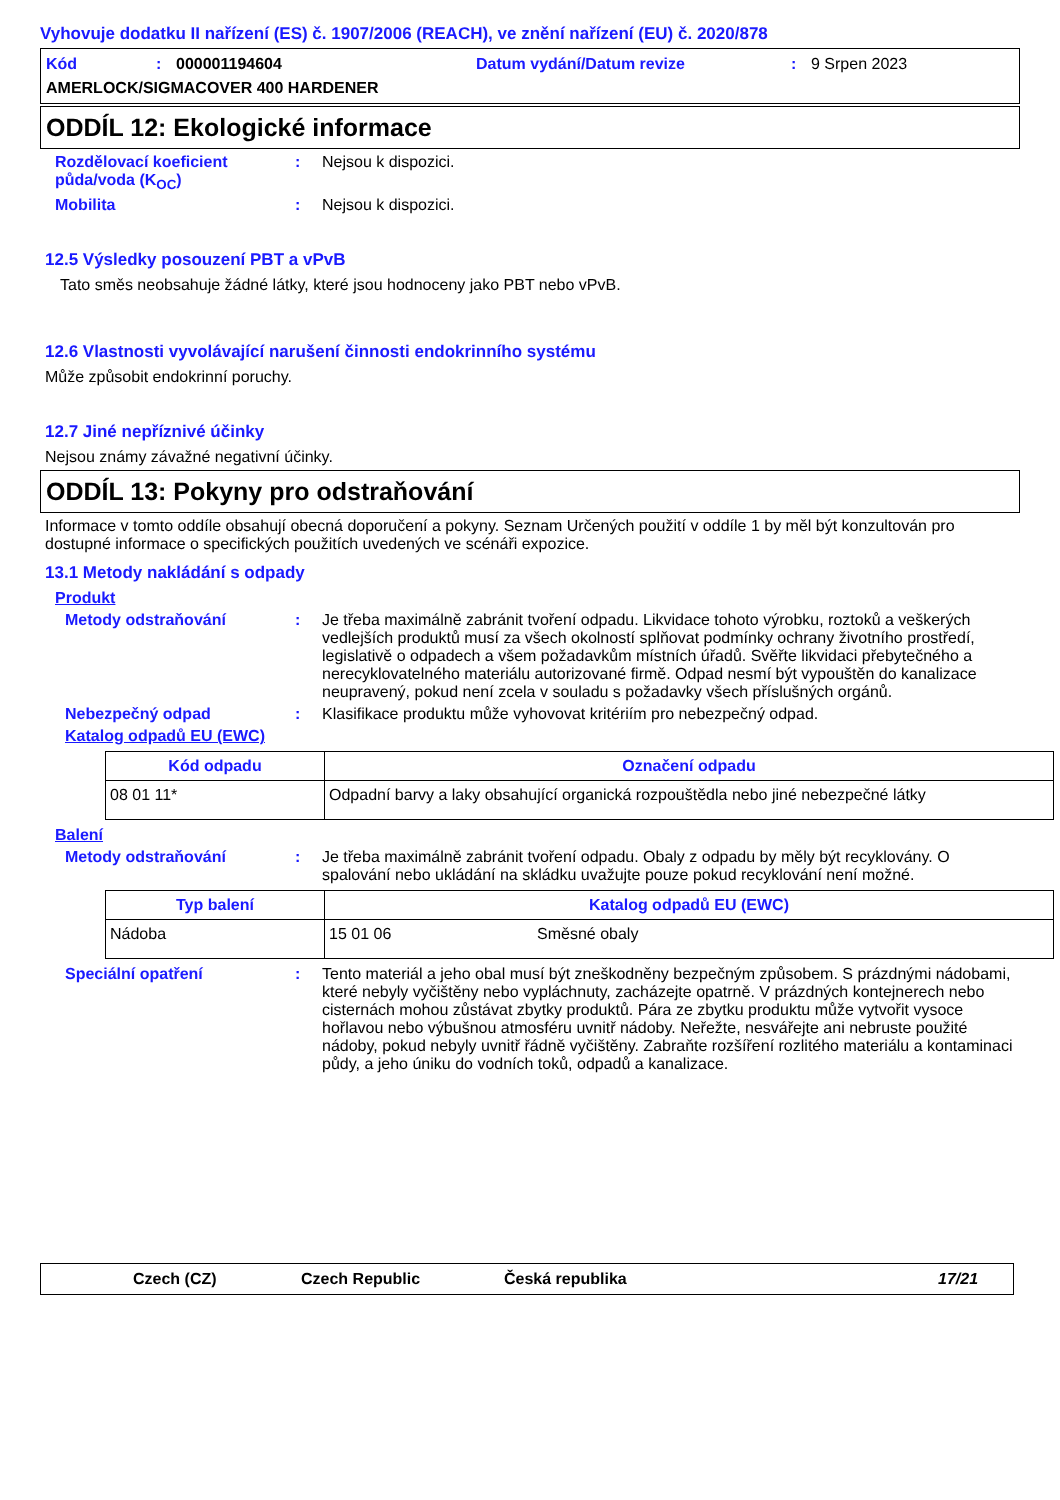Vyhovuje dodatku II nařízení (ES) č. 1907/2006 (REACH), ve znění nařízení (EU) č. 2020/878
Kód: 000001194604 Datum vydání/Datum revize: 9 Srpen 2023
AMERLOCK/SIGMACOVER 400 HARDENER
ODDÍL 12: Ekologické informace
Rozdělovací koeficient půda/voda (K<sub>OC</sub>): Nejsou k dispozici.
Mobilita: Nejsou k dispozici.
12.5 Výsledky posouzení PBT a vPvB
Tato směs neobsahuje žádné látky, které jsou hodnoceny jako PBT nebo vPvB.
12.6 Vlastnosti vyvolávající narušení činnosti endokrinního systému
Může způsobit endokrinní poruchy.
12.7 Jiné nepříznivé účinky
Nejsou známy závažné negativní účinky.
ODDÍL 13: Pokyny pro odstraňování
Informace v tomto oddíle obsahují obecná doporučení a pokyny. Seznam Určených použití v oddíle 1 by měl být konzultován pro dostupné informace o specifických použitích uvedených ve scénáři expozice.
13.1 Metody nakládání s odpady
Produkt
Metody odstraňování: Je třeba maximálně zabránit tvoření odpadu. Likvidace tohoto výrobku, roztoků a veškerých vedlejších produktů musí za všech okolností splňovat podmínky ochrany životního prostředí, legislativě o odpadech a všem požadavkům místních úřadů. Svěřte likvidaci přebytečného a nerecyklovatelného materiálu autorizované firmě. Odpad nesmí být vypouštěn do kanalizace neupravený, pokud není zcela v souladu s požadavky všech příslušných orgánů.
Nebezpečný odpad: Klasifikace produktu může vyhovovat kritériím pro nebezpečný odpad.
Katalog odpadů EU (EWC)
| Kód odpadu | Označení odpadu |
| --- | --- |
| 08 01 11* | Odpadní barvy a laky obsahující organická rozpouštědla nebo jiné nebezpečné látky |
Balení
Metody odstraňování: Je třeba maximálně zabránit tvoření odpadu. Obaly z odpadu by měly být recyklovány. O spalování nebo ukládání na skládku uvažujte pouze pokud recyklování není možné.
| Typ balení | Katalog odpadů EU (EWC) | |
| --- | --- | --- |
| Nádoba | 15 01 06 | Směsné obaly |
Speciální opatření: Tento materiál a jeho obal musí být zneškodněny bezpečným způsobem. S prázdnými nádobami, které nebyly vyčištěny nebo vypláchnuty, zacházejte opatrně. V prázdných kontejnerech nebo cisternách mohou zůstávat zbytky produktů. Pára ze zbytku produktu může vytvořit vysoce hořlavou nebo výbušnou atmosféru uvnitř nádoby. Neřežte, nesvářejte ani nebruste použité nádoby, pokud nebyly uvnitř řádně vyčištěny. Zabraňte rozšíření rozlitého materiálu a kontaminaci půdy, a jeho úniku do vodních toků, odpadů a kanalizace.
Czech (CZ) Czech Republic Česká republika 17/21